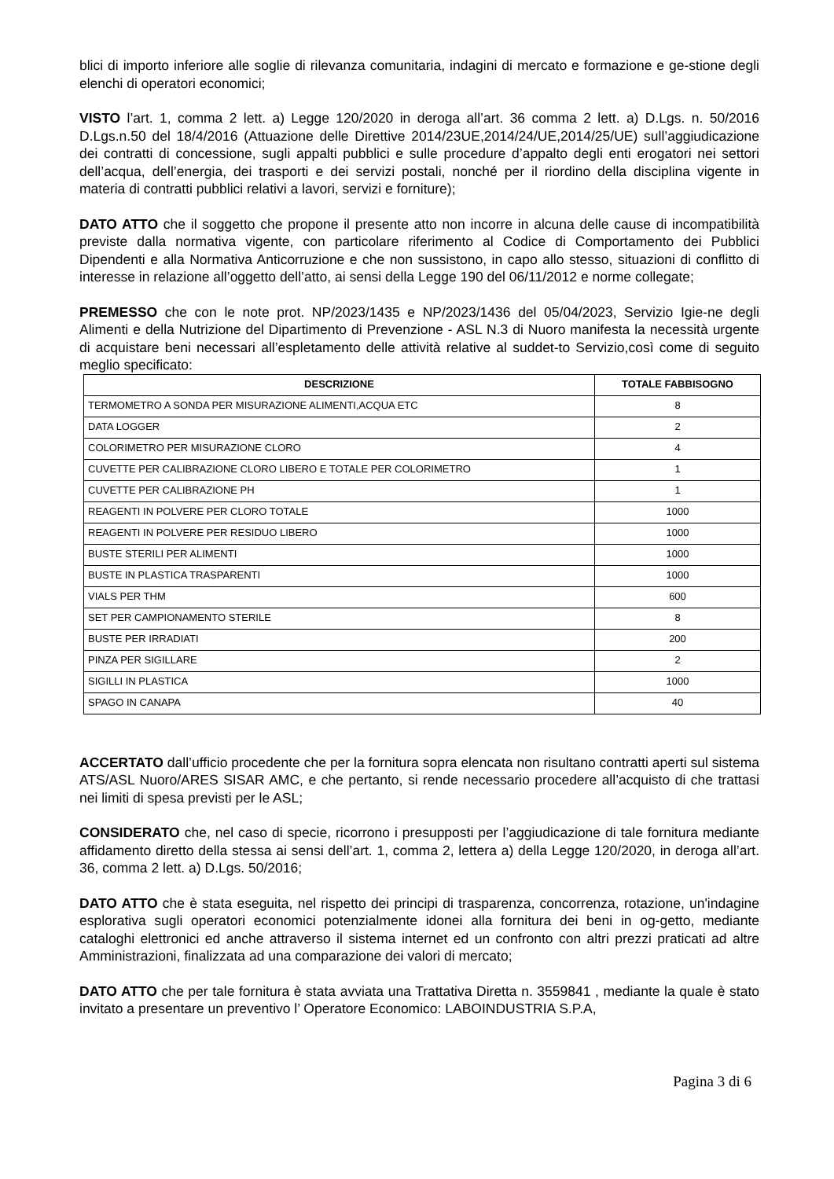blici di importo inferiore alle soglie di rilevanza comunitaria, indagini di mercato e formazione e ge-stione degli elenchi di operatori economici;
VISTO l’art. 1, comma 2 lett. a) Legge 120/2020 in deroga all’art. 36 comma 2 lett. a) D.Lgs. n. 50/2016 D.Lgs.n.50 del 18/4/2016 (Attuazione delle Direttive 2014/23UE,2014/24/UE,2014/25/UE) sull’aggiudicazione dei contratti di concessione, sugli appalti pubblici e sulle procedure d’appalto degli enti erogatori nei settori dell’acqua, dell’energia, dei trasporti e dei servizi postali, nonché per il riordino della disciplina vigente in materia di contratti pubblici relativi a lavori, servizi e forniture);
DATO ATTO che il soggetto che propone il presente atto non incorre in alcuna delle cause di incompatibilità previste dalla normativa vigente, con particolare riferimento al Codice di Comportamento dei Pubblici Dipendenti e alla Normativa Anticorruzione e che non sussistono, in capo allo stesso, situazioni di conflitto di interesse in relazione all’oggetto dell’atto, ai sensi della Legge 190 del 06/11/2012 e norme collegate;
PREMESSO che con le note prot. NP/2023/1435 e NP/2023/1436 del 05/04/2023, Servizio Igie-ne degli Alimenti e della Nutrizione del Dipartimento di Prevenzione - ASL N.3 di Nuoro manifesta la necessità urgente di acquistare beni necessari all’espletamento delle attività relative al suddet-to Servizio,così come di seguito meglio specificato:
| DESCRIZIONE | TOTALE FABBISOGNO |
| --- | --- |
| TERMOMETRO A SONDA PER MISURAZIONE ALIMENTI,ACQUA ETC | 8 |
| DATA LOGGER | 2 |
| COLORIMETRO PER MISURAZIONE CLORO | 4 |
| CUVETTE PER CALIBRAZIONE CLORO LIBERO E TOTALE PER COLORIMETRO | 1 |
| CUVETTE PER CALIBRAZIONE PH | 1 |
| REAGENTI IN POLVERE PER CLORO TOTALE | 1000 |
| REAGENTI IN POLVERE PER RESIDUO LIBERO | 1000 |
| BUSTE STERILI PER ALIMENTI | 1000 |
| BUSTE IN PLASTICA TRASPARENTI | 1000 |
| VIALS PER THM | 600 |
| SET PER CAMPIONAMENTO STERILE | 8 |
| BUSTE PER IRRADIATI | 200 |
| PINZA PER SIGILLARE | 2 |
| SIGILLI IN PLASTICA | 1000 |
| SPAGO IN CANAPA | 40 |
ACCERTATO dall’ufficio procedente che per la fornitura sopra elencata non risultano contratti aperti sul sistema ATS/ASL Nuoro/ARES SISAR AMC, e che pertanto, si rende necessario procedere all’acquisto di che trattasi nei limiti di spesa previsti per le ASL;
CONSIDERATO che, nel caso di specie, ricorrono i presupposti per l’aggiudicazione di tale fornitura mediante affidamento diretto della stessa ai sensi dell’art. 1, comma 2, lettera a) della Legge 120/2020, in deroga all’art. 36, comma 2 lett. a) D.Lgs. 50/2016;
DATO ATTO che è stata eseguita, nel rispetto dei principi di trasparenza, concorrenza, rotazione, un'indagine esplorativa sugli operatori economici potenzialmente idonei alla fornitura dei beni in og-getto, mediante cataloghi elettronici ed anche attraverso il sistema internet ed un confronto con altri prezzi praticati ad altre Amministrazioni, finalizzata ad una comparazione dei valori di mercato;
DATO ATTO che per tale fornitura è stata avviata una Trattativa Diretta n. 3559841 , mediante la quale è stato invitato a presentare un preventivo l’ Operatore Economico: LABOINDUSTRIA S.P.A,
Pagina 3 di 6